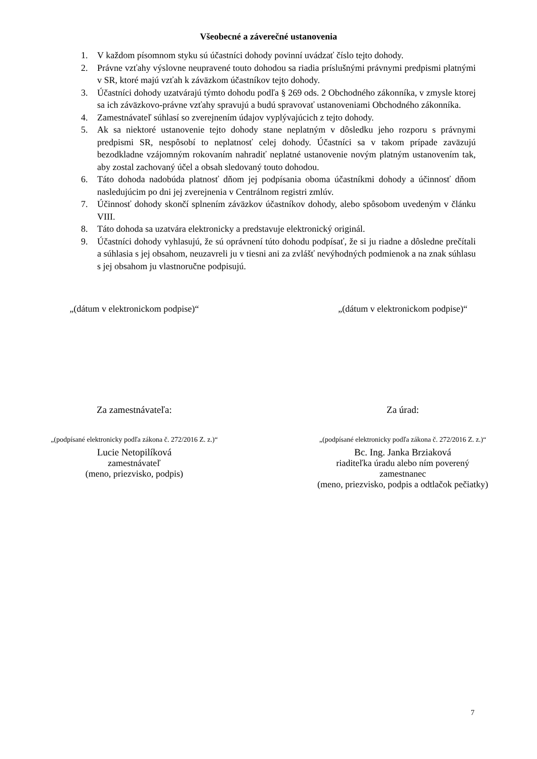Všeobecné a záverečné ustanovenia
1. V každom písomnom styku sú účastníci dohody povinní uvádzať číslo tejto dohody.
2. Právne vzťahy výslovne neupravené touto dohodou sa riadia príslušnými právnymi predpismi platnými v SR, ktoré majú vzťah k záväzkom účastníkov tejto dohody.
3. Účastníci dohody uzatvárajú týmto dohodu podľa § 269 ods. 2 Obchodného zákonníka, v zmysle ktorej sa ich záväzkovo-právne vzťahy spravujú a budú spravovať ustanoveniami Obchodného zákonníka.
4. Zamestnávateľ súhlasí so zverejnením údajov vyplývajúcich z tejto dohody.
5. Ak sa niektoré ustanovenie tejto dohody stane neplatným v dôsledku jeho rozporu s právnymi predpismi SR, nespôsobí to neplatnosť celej dohody. Účastníci sa v takom prípade zaväzujú bezodkladne vzájomným rokovaním nahradiť neplatné ustanovenie novým platným ustanovením tak, aby zostal zachovaný účel a obsah sledovaný touto dohodou.
6. Táto dohoda nadobúda platnosť dňom jej podpísania oboma účastníkmi dohody a účinnosť dňom nasledujúcim po dni jej zverejnenia v Centrálnom registri zmlúv.
7. Účinnosť dohody skončí splnením záväzkov účastníkov dohody, alebo spôsobom uvedeným v článku VIII.
8. Táto dohoda sa uzatvára elektronicky a predstavuje elektronický originál.
9. Účastníci dohody vyhlasujú, že sú oprávnení túto dohodu podpísať, že si ju riadne a dôsledne prečítali a súhlasia s jej obsahom, neuzavreli ju v tiesni ani za zvlášť nevýhodných podmienok a na znak súhlasu s jej obsahom ju vlastnoručne podpisujú.
„(dátum v elektronickom podpise)“
„(dátum v elektronickom podpise)“
Za zamestnávateľa:
„(podpísané elektronicky podľa zákona č. 272/2016 Z. z.)“
Lucie Netopilíková
zamestnávateľ
(meno, priezvisko, podpis)
Za úrad:
„(podpísané elektronicky podľa zákona č. 272/2016 Z. z.)“
Bc. Ing. Janka Brziaková
riaditeľka úradu alebo ním poverený
zamestnanec
(meno, priezvisko, podpis a odtlačok pečiatky)
7